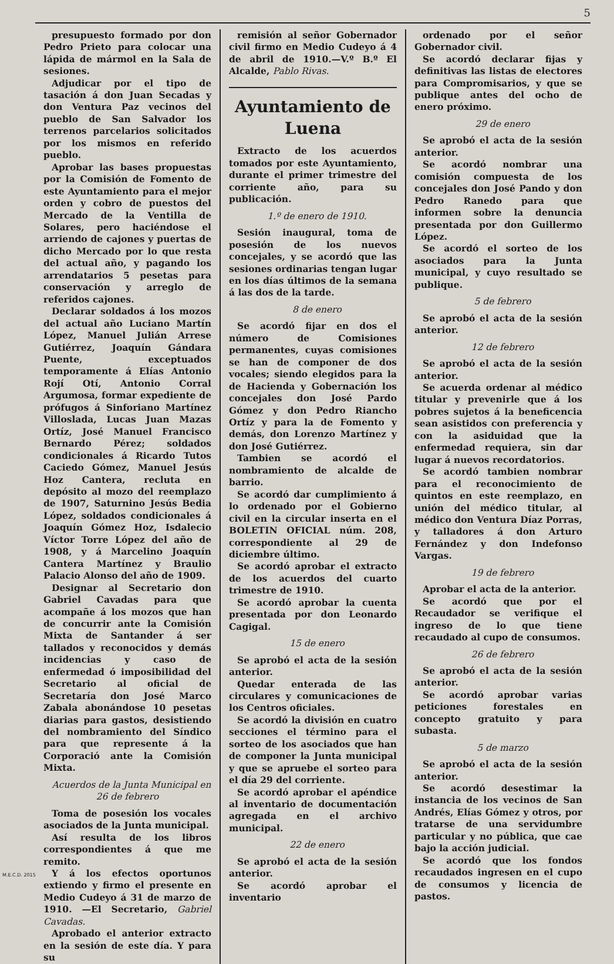5
presupuesto formado por don Pedro Prieto para colocar una lápida de mármol en la Sala de sesiones.
Adjudicar por el tipo de tasación á don Juan Secadas y don Ventura Paz vecinos del pueblo de San Salvador los terrenos parcelarios solicitados por los mismos en referido pueblo.
Aprobar las bases propuestas por la Comisión de Fomento de este Ayuntamiento para el mejor orden y cobro de puestos del Mercado de la Ventilla de Solares, pero haciéndose el arriendo de cajones y puertas de dicho Mercado por lo que resta del actual año, y pagando los arrendatarios 5 pesetas para conservación y arreglo de referidos cajones.
Declarar soldados á los mozos del actual año Luciano Martín López, Manuel Julián Arrese Gutiérrez, Joaquín Gándara Puente, exceptuados temporamente á Elías Antonio Rojí Otí, Antonio Corral Argumosa, formar expediente de prófugos á Sinforiano Martínez Villoslada, Lucas Juan Mazas Ortíz, José Manuel Francisco Bernardo Pérez; soldados condicionales á Ricardo Tutos Caciedo Gómez, Manuel Jesús Hoz Cantera, recluta en depósito al mozo del reemplazo de 1907, Saturnino Jesús Bedia López, soldados condicionales á Joaquín Gómez Hoz, Isdalecio Víctor Torre López del año de 1908, y á Marcelino Joaquín Cantera Martínez y Braulio Palacio Alonso del año de 1909.
Designar al Secretario don Gabriel Cavadas para que acompañe á los mozos que han de concurrir ante la Comisión Mixta de Santander á ser tallados y reconocidos y demás incidencias y caso de enfermedad ó imposibilidad del Secretario al oficial de Secretaría don José Marco Zabala abonándose 10 pesetas diarias para gastos, desistiendo del nombramiento del Síndico para que represente á la Corporació ante la Comisión Mixta.
Acuerdos de la Junta Municipal en 26 de febrero
Toma de posesión los vocales asociados de la Junta municipal.
Así resulta de los libros correspondientes á que me remito.
Y á los efectos oportunos extiendo y firmo el presente en Medio Cudeyo á 31 de marzo de 1910. —El Secretario, Gabriel Cavadas.
Aprobado el anterior extracto en la sesión de este día. Y para su
remisión al señor Gobernador civil firmo en Medio Cudeyo á 4 de abril de 1910.—V.º B.º El Alcalde, Pablo Rivas.
Ayuntamiento de Luena
Extracto de los acuerdos tomados por este Ayuntamiento, durante el primer trimestre del corriente año, para su publicación.
1.º de enero de 1910.
Sesión inaugural, toma de posesión de los nuevos concejales, y se acordó que las sesiones ordinarias tengan lugar en los días últimos de la semana á las dos de la tarde.
8 de enero
Se acordó fijar en dos el número de Comisiones permanentes, cuyas comisiones se han de componer de dos vocales; siendo elegidos para la de Hacienda y Gobernación los concejales don José Pardo Gómez y don Pedro Riancho Ortíz y para la de Fomento y demás, don Lorenzo Martínez y don José Gutiérrez.
Tambien se acordó el nombramiento de alcalde de barrio.
Se acordó dar cumplimiento á lo ordenado por el Gobierno civil en la circular inserta en el BOLETIN OFICIAL núm. 208, correspondiente al 29 de diciembre último.
Se acordó aprobar el extracto de los acuerdos del cuarto trimestre de 1910.
Se acordó aprobar la cuenta presentada por don Leonardo Cagigal.
15 de enero
Se aprobó el acta de la sesión anterior.
Quedar enterada de las circulares y comunicaciones de los Centros oficiales.
Se acordó la división en cuatro secciones el término para el sorteo de los asociados que han de componer la Junta municipal y que se apruebe el sorteo para el día 29 del corriente.
Se acordó aprobar el apéndice al inventario de documentación agregada en el archivo municipal.
22 de enero
Se aprobó el acta de la sesión anterior.
Se acordó aprobar el inventario
ordenado por el señor Gobernador civil.
Se acordó declarar fijas y definitivas las listas de electores para Compromisarios, y que se publique antes del ocho de enero próximo.
29 de enero
Se aprobó el acta de la sesión anterior.
Se acordó nombrar una comisión compuesta de los concejales don José Pando y don Pedro Ranedo para que informen sobre la denuncia presentada por don Guillermo López.
Se acordó el sorteo de los asociados para la Junta municipal, y cuyo resultado se publique.
5 de febrero
Se aprobó el acta de la sesión anterior.
12 de febrero
Se aprobó el acta de la sesión anterior.
Se acuerda ordenar al médico titular y prevenirle que á los pobres sujetos á la beneficencia sean asistidos con preferencia y con la asiduidad que la enfermedad requiera, sin dar lugar á nuevos recordatorios.
Se acordó tambien nombrar para el reconocimiento de quintos en este reemplazo, en unión del médico titular, al médico don Ventura Díaz Porras, y talladores á don Arturo Fernández y don Indefonso Vargas.
19 de febrero
Aprobar el acta de la anterior.
Se acordó que por el Recaudador se verifique el ingreso de lo que tiene recaudado al cupo de consumos.
26 de febrero
Se aprobó el acta de la sesión anterior.
Se acordó aprobar varias peticiones forestales en concepto gratuito y para subasta.
5 de marzo
Se aprobó el acta de la sesión anterior.
Se acordó desestimar la instancia de los vecinos de San Andrés, Elías Gómez y otros, por tratarse de una servidumbre particular y no pública, que cae bajo la acción judicial.
Se acordó que los fondos recaudados ingresen en el cupo de consumos y licencia de pastos.
M.E.C.D. 2015